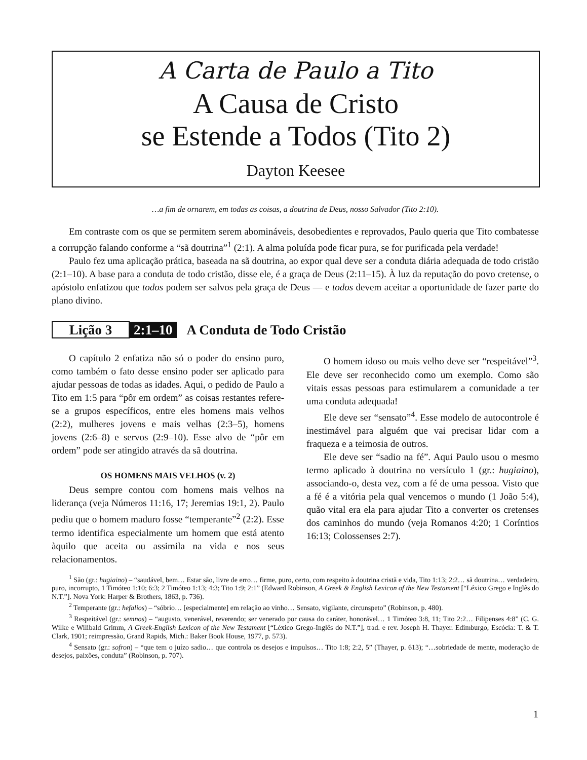A Carta de Paulo a Tito
A Causa de Cristo
se Estende a Todos (Tito 2)
Dayton Keesee
…a fim de ornarem, em todas as coisas, a doutrina de Deus, nosso Salvador (Tito 2:10).
Em contraste com os que se permitem serem abomináveis, desobedientes e reprovados, Paulo queria que Tito combatesse a corrupção falando conforme a “sã doutrina”<sup>1</sup> (2:1). A alma poluída pode ficar pura, se for purificada pela verdade!
Paulo fez uma aplicação prática, baseada na sã doutrina, ao expor qual deve ser a conduta diária adequada de todo cristão (2:1–10). A base para a conduta de todo cristão, disse ele, é a graça de Deus (2:11–15). À luz da reputação do povo cretense, o apóstolo enfatizou que todos podem ser salvos pela graça de Deus — e todos devem aceitar a oportunidade de fazer parte do plano divino.
Lição 3 2:1–10 A Conduta de Todo Cristão
O capítulo 2 enfatiza não só o poder do ensino puro, como também o fato desse ensino poder ser aplicado para ajudar pessoas de todas as idades. Aqui, o pedido de Paulo a Tito em 1:5 para “pôr em ordem” as coisas restantes refere-se a grupos específicos, entre eles homens mais velhos (2:2), mulheres jovens e mais velhas (2:3–5), homens jovens (2:6–8) e servos (2:9–10). Esse alvo de “pôr em ordem” pode ser atingido através da sã doutrina.
OS HOMENS MAIS VELHOS (v. 2)
Deus sempre contou com homens mais velhos na liderança (veja Números 11:16, 17; Jeremias 19:1, 2). Paulo pediu que o homem maduro fosse “temperante”<sup>2</sup> (2:2). Esse termo identifica especialmente um homem que está atento àquilo que aceita ou assimila na vida e nos seus relacionamentos.
O homem idoso ou mais velho deve ser “respeitável”<sup>3</sup>. Ele deve ser reconhecido como um exemplo. Como são vitais essas pessoas para estimularem a comunidade a ter uma conduta adequada!
Ele deve ser “sensato”<sup>4</sup>. Esse modelo de autocontrole é inestimável para alguém que vai precisar lidar com a fraqueza e a teimosia de outros.
Ele deve ser “sadio na fé”. Aqui Paulo usou o mesmo termo aplicado à doutrina no versículo 1 (gr.: hugiaino), associando-o, desta vez, com a fé de uma pessoa. Visto que a fé é a vitória pela qual vencemos o mundo (1 João 5:4), quão vital era ela para ajudar Tito a converter os cretenses dos caminhos do mundo (veja Romanos 4:20; 1 Coríntios 16:13; Colossenses 2:7).
<sup>1</sup> São (gr.: hugiaino) – “saudável, bem… Estar são, livre de erro… firme, puro, certo, com respeito à doutrina cristã e vida, Tito 1:13; 2:2… sã doutrina… verdadeiro, puro, incorrupto, 1 Timóteo 1:10; 6:3; 2 Timóteo 1:13; 4:3; Tito 1:9; 2:1” (Edward Robinson, A Greek & English Lexicon of the New Testament [“Léxico Grego e Inglês do N.T.”]. Nova York: Harper & Brothers, 1863, p. 736).
<sup>2</sup> Temperante (gr.: hefalios) – “sóbrio… [especialmente] em relação ao vinho… Sensato, vigilante, circunspeto” (Robinson, p. 480).
<sup>3</sup> Respeitável (gr.: semnos) – “augusto, venerável, reverendo; ser venerado por causa do caráter, honorável… 1 Timóteo 3:8, 11; Tito 2:2… Filipenses 4:8” (C. G. Wilke e Wilibald Grimm, A Greek-English Lexicon of the New Testament [“Léxico Grego-Inglês do N.T.”], trad. e rev. Joseph H. Thayer. Edimburgo, Escócia: T. & T. Clark, 1901; reimpressão, Grand Rapids, Mich.: Baker Book House, 1977, p. 573).
<sup>4</sup> Sensato (gr.: sofron) – “que tem o juízo sadio… que controla os desejos e impulsos… Tito 1:8; 2:2, 5” (Thayer, p. 613); “…sobriedade de mente, moderação de desejos, paixões, conduta” (Robinson, p. 707).
1